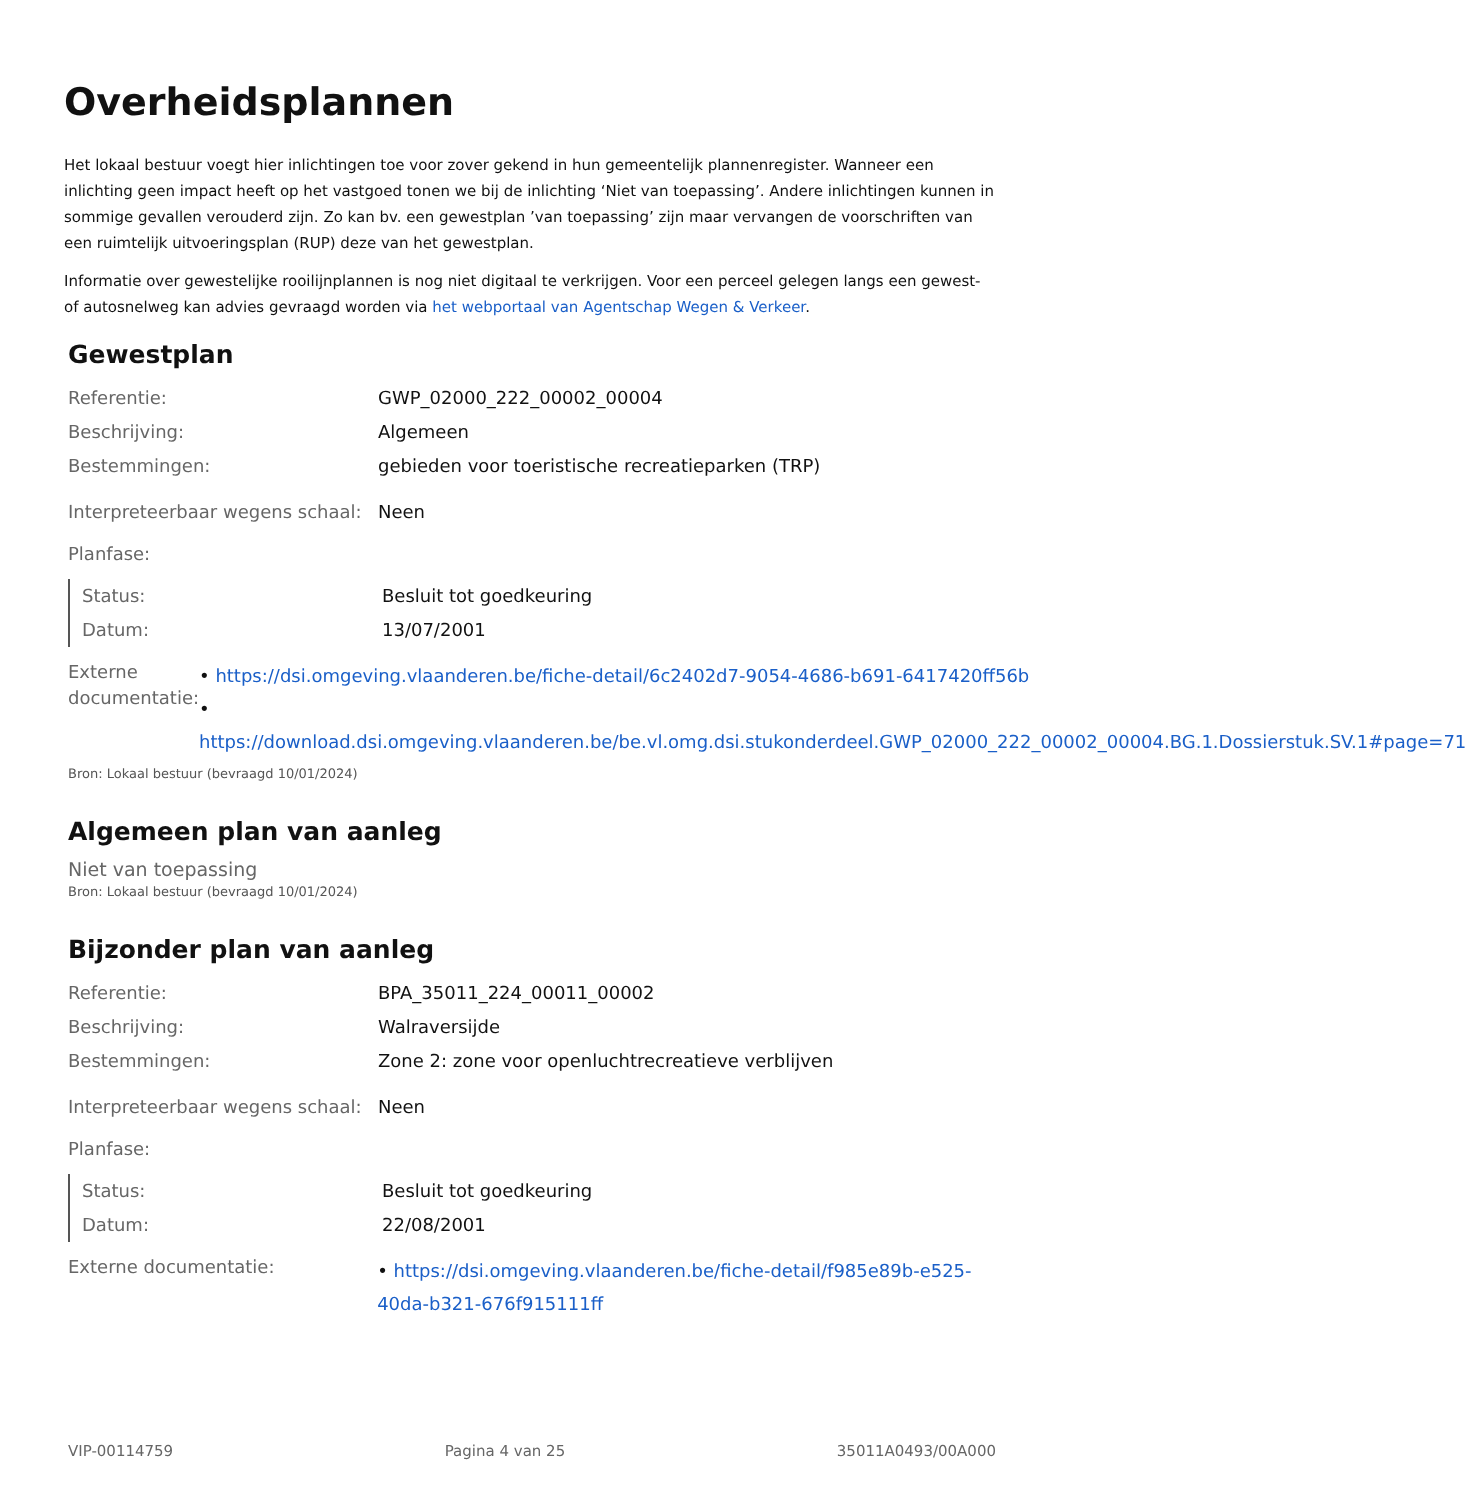Overheidsplannen
Het lokaal bestuur voegt hier inlichtingen toe voor zover gekend in hun gemeentelijk plannenregister. Wanneer een inlichting geen impact heeft op het vastgoed tonen we bij de inlichting ‘Niet van toepassing’. Andere inlichtingen kunnen in sommige gevallen verouderd zijn. Zo kan bv. een gewestplan ’van toepassing’ zijn maar vervangen de voorschriften van een ruimtelijk uitvoeringsplan (RUP) deze van het gewestplan.
Informatie over gewestelijke rooilijnplannen is nog niet digitaal te verkrijgen. Voor een perceel gelegen langs een gewest- of autosnelweg kan advies gevraagd worden via het webportaal van Agentschap Wegen & Verkeer.
Gewestplan
| Referentie: | GWP_02000_222_00002_00004 |
| Beschrijving: | Algemeen |
| Bestemmingen: | gebieden voor toeristische recreatieparken (TRP) |
| Interpreteerbaar wegens schaal: | Neen |
| Planfase: | |
| Status: | Besluit tot goedkeuring |
| Datum: | 13/07/2001 |
| Externe documentatie: | • https://dsi.omgeving.vlaanderen.be/fiche-detail/6c2402d7-9054-4686-b691-6417420ff56b • https://download.dsi.omgeving.vlaanderen.be/be.vl.omg.dsi.stukonderdeel.GWP_02000_222_00002_00004.BG.1.Dossierstuk.SV.1#page=71 |
Bron: Lokaal bestuur (bevraagd 10/01/2024)
Algemeen plan van aanleg
Niet van toepassing
Bron: Lokaal bestuur (bevraagd 10/01/2024)
Bijzonder plan van aanleg
| Referentie: | BPA_35011_224_00011_00002 |
| Beschrijving: | Walraversijde |
| Bestemmingen: | Zone 2: zone voor openluchtrecreatieve verblijven |
| Interpreteerbaar wegens schaal: | Neen |
| Planfase: | |
| Status: | Besluit tot goedkeuring |
| Datum: | 22/08/2001 |
| Externe documentatie: | • https://dsi.omgeving.vlaanderen.be/fiche-detail/f985e89b-e525-40da-b321-676f915111ff |
VIP-00114759 Pagina 4 van 25 35011A0493/00A000